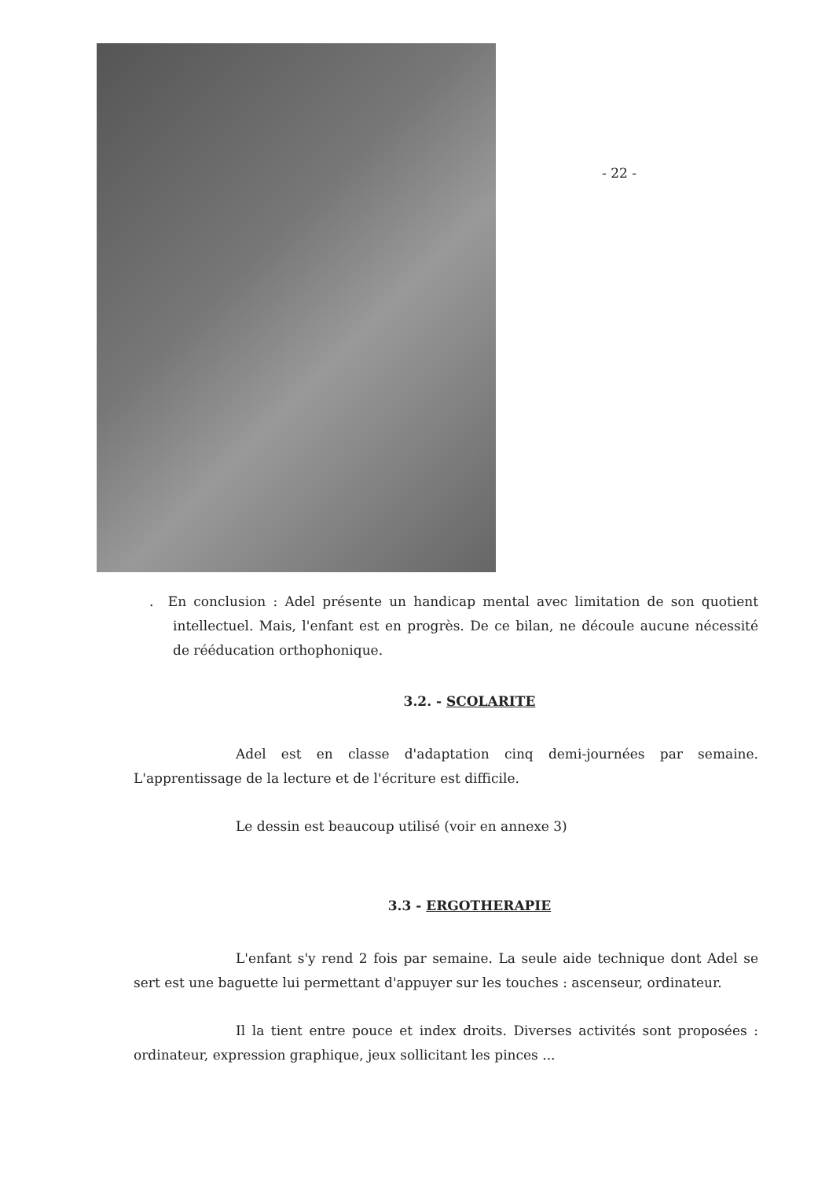- 22 -
. En conclusion : Adel présente un handicap mental avec limitation de son quotient intellectuel. Mais, l'enfant est en progrès. De ce bilan, ne découle aucune nécessité de rééducation orthophonique.
3.2. - SCOLARITE
Adel est en classe d'adaptation cinq demi-journées par semaine. L'apprentissage de la lecture et de l'écriture est difficile.
Le dessin est beaucoup utilisé (voir en annexe 3)
3.3 - ERGOTHERAPIE
L'enfant s'y rend 2 fois par semaine. La seule aide technique dont Adel se sert est une baguette lui permettant d'appuyer sur les touches : ascenseur, ordinateur.
Il la tient entre pouce et index droits. Diverses activités sont proposées : ordinateur, expression graphique, jeux sollicitant les pinces ...